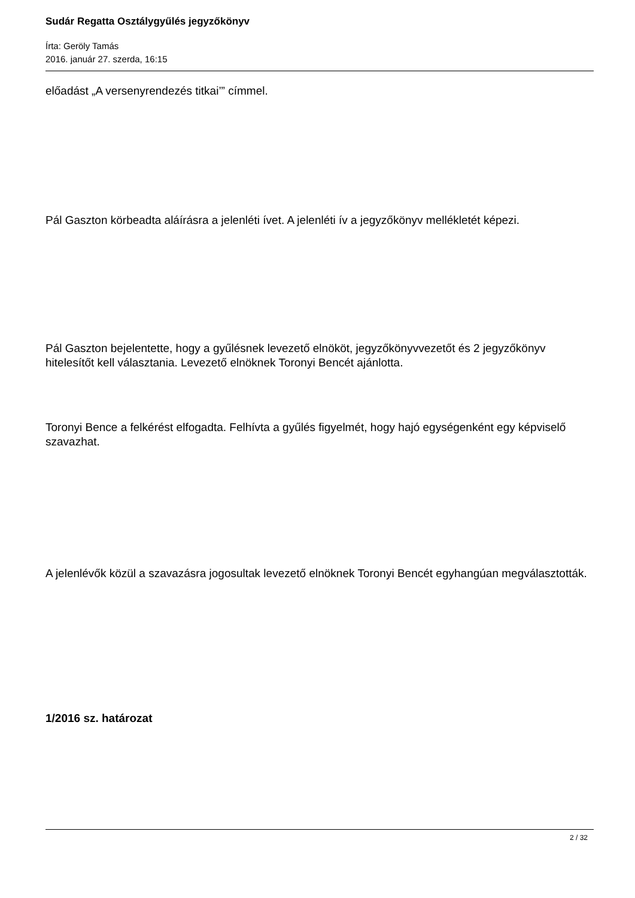Sudár Regatta Osztálygyűlés jegyzőkönyv
Írta: Geröly Tamás
2016. január 27. szerda, 16:15
előadást „A versenyrendezés titkai’” címmel.
Pál Gaszton körbeadta aláírásra a jelenléti ívet. A jelenléti ív a jegyzőkönyv mellékletét képezi.
Pál Gaszton bejelentette, hogy a gyűlésnek levezető elnököt, jegyzőkönyvvezetőt és 2 jegyzőkönyv hitelesítőt kell választania. Levezető elnöknek Toronyi Bencét ajánlotta.
Toronyi Bence a felkérést elfogadta. Felhívta a gyűlés figyelmét, hogy hajó egységenként egy képviselő szavazhat.
A jelenlévők közül a szavazásra jogosultak levezető elnöknek Toronyi Bencét egyhangúan megválasztották.
1/2016 sz. határozat
2 / 32